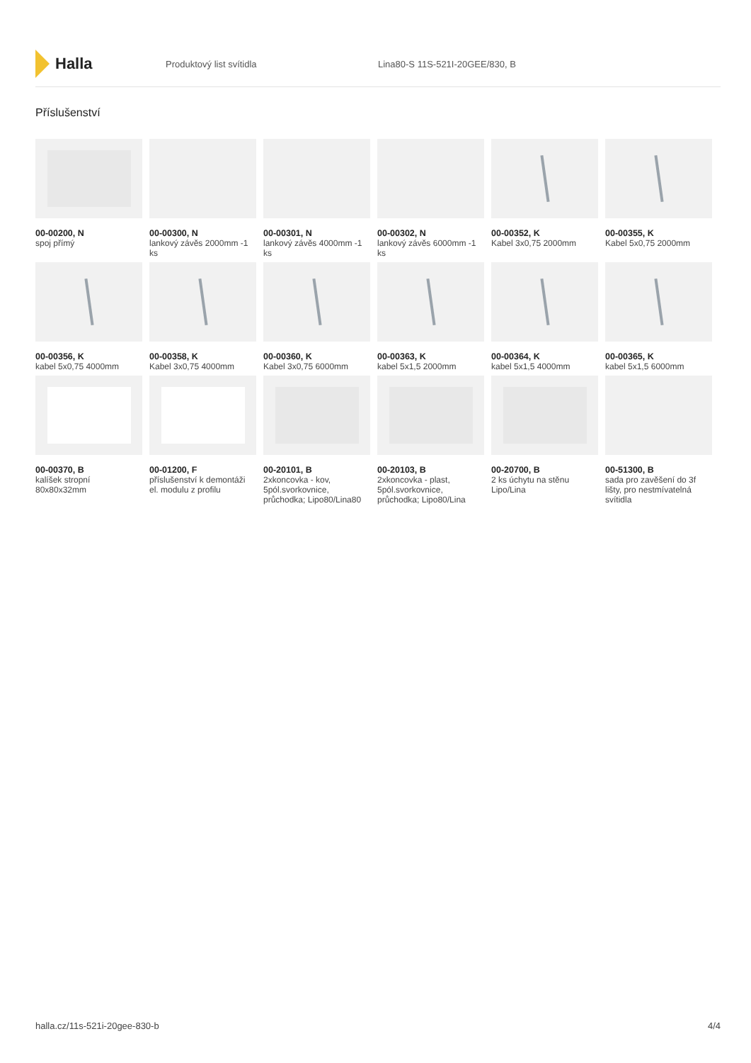Halla
Produktový list svítidla Lina80-S 11S-521I-20GEE/830, B
Příslušenství
00-00200, N
spoj přímý
00-00300, N
lankový závěs 2000mm -1 ks
00-00301, N
lankový závěs 4000mm -1 ks
00-00302, N
lankový závěs 6000mm -1 ks
00-00352, K
Kabel 3x0,75 2000mm
00-00355, K
Kabel 5x0,75 2000mm
00-00356, K
kabel 5x0,75 4000mm
00-00358, K
Kabel 3x0,75 4000mm
00-00360, K
Kabel 3x0,75 6000mm
00-00363, K
kabel 5x1,5 2000mm
00-00364, K
kabel 5x1,5 4000mm
00-00365, K
kabel 5x1,5 6000mm
00-00370, B
kalíšek stropní 80x80x32mm
00-01200, F
příslušenství k demontáži el. modulu z profilu
00-20101, B
2xkoncovka - kov, 5pól.svorkovnice, průchodka; Lipo80/Lina80
00-20103, B
2xkoncovka - plast, 5pól.svorkovnice, průchodka; Lipo80/Lina
00-20700, B
2 ks úchytu na stěnu Lipo/Lina
00-51300, B
sada pro zavěšení do 3f lišty, pro nestmívatelná svítidla
halla.cz/11s-521i-20gee-830-b 4/4